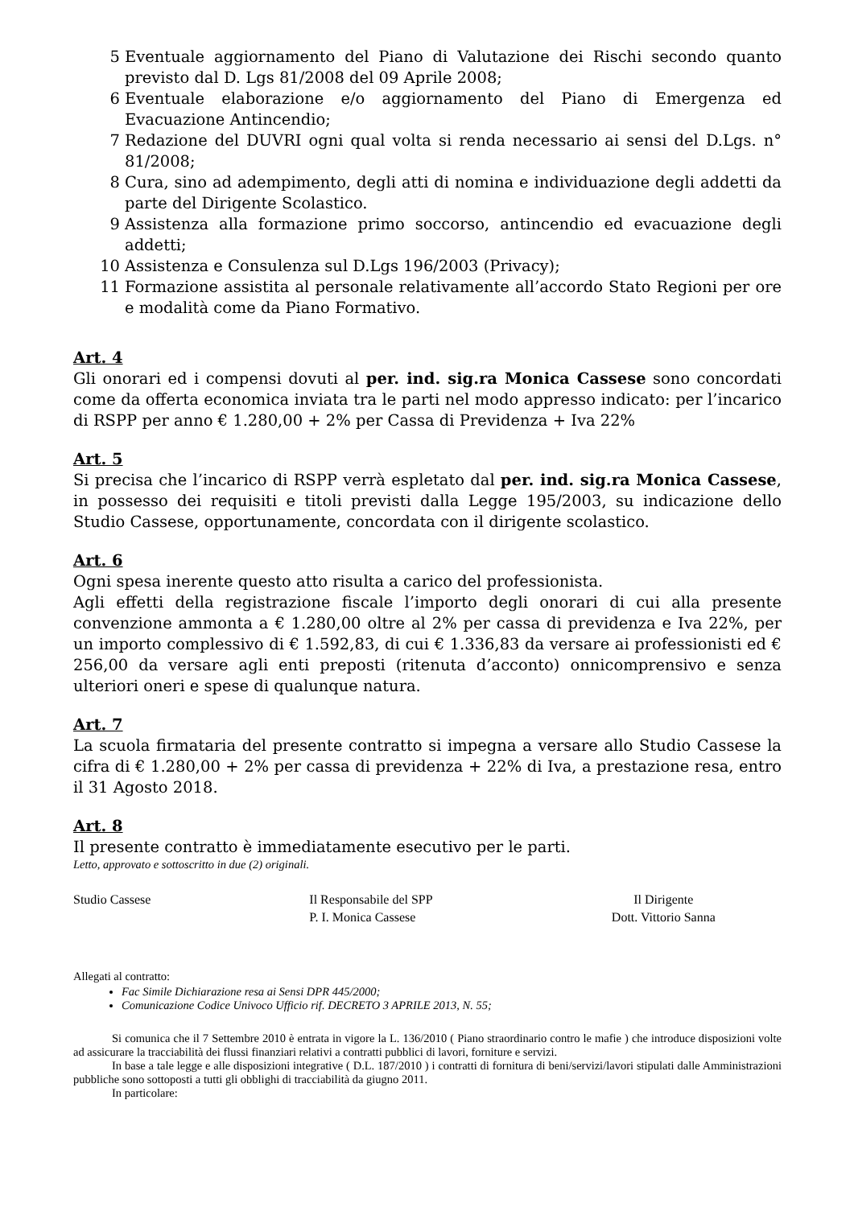5 Eventuale aggiornamento del Piano di Valutazione dei Rischi secondo quanto previsto dal D. Lgs 81/2008 del 09 Aprile 2008;
6 Eventuale elaborazione e/o aggiornamento del Piano di Emergenza ed Evacuazione Antincendio;
7 Redazione del DUVRI ogni qual volta si renda necessario ai sensi del D.Lgs. n° 81/2008;
8 Cura, sino ad adempimento, degli atti di nomina e individuazione degli addetti da parte del Dirigente Scolastico.
9 Assistenza alla formazione primo soccorso, antincendio ed evacuazione degli addetti;
10 Assistenza e Consulenza sul D.Lgs 196/2003 (Privacy);
11 Formazione assistita al personale relativamente all’accordo Stato Regioni per ore e modalità come da Piano Formativo.
Art. 4
Gli onorari ed i compensi dovuti al per. ind. sig.ra Monica Cassese sono concordati come da offerta economica inviata tra le parti nel modo appresso indicato: per l’incarico di RSPP per anno € 1.280,00 + 2% per Cassa di Previdenza + Iva 22%
Art. 5
Si precisa che l’incarico di RSPP verrà espletato dal per. ind. sig.ra Monica Cassese, in possesso dei requisiti e titoli previsti dalla Legge 195/2003, su indicazione dello Studio Cassese, opportunamente, concordata con il dirigente scolastico.
Art. 6
Ogni spesa inerente questo atto risulta a carico del professionista.
Agli effetti della registrazione fiscale l’importo degli onorari di cui alla presente convenzione ammonta a € 1.280,00 oltre al 2% per cassa di previdenza e Iva 22%, per un importo complessivo di € 1.592,83, di cui € 1.336,83 da versare ai professionisti ed € 256,00 da versare agli enti preposti (ritenuta d’acconto) onnicomprensivo e senza ulteriori oneri e spese di qualunque natura.
Art. 7
La scuola firmataria del presente contratto si impegna a versare allo Studio Cassese la cifra di € 1.280,00 + 2% per cassa di previdenza + 22% di Iva, a prestazione resa, entro il 31 Agosto 2018.
Art. 8
Il presente contratto è immediatamente esecutivo per le parti.
Letto, approvato e sottoscritto in due (2) originali.
Studio Cassese Il Responsabile del SPP
P. I. Monica Cassese
Il Dirigente
Dott. Vittorio Sanna
Allegati al contratto:
Fac Simile Dichiarazione resa ai Sensi DPR 445/2000;
Comunicazione Codice Univoco Ufficio rif. DECRETO 3 APRILE 2013, N. 55;
Si comunica che il 7 Settembre 2010 è entrata in vigore la L. 136/2010 ( Piano straordinario contro le mafie ) che introduce disposizioni volte ad assicurare la tracciabilità dei flussi finanziari relativi a contratti pubblici di lavori, forniture e servizi.
In base a tale legge e alle disposizioni integrative ( D.L. 187/2010 ) i contratti di fornitura di beni/servizi/lavori stipulati dalle Amministrazioni pubbliche sono sottoposti a tutti gli obblighi di tracciabilità da giugno 2011.
In particolare: